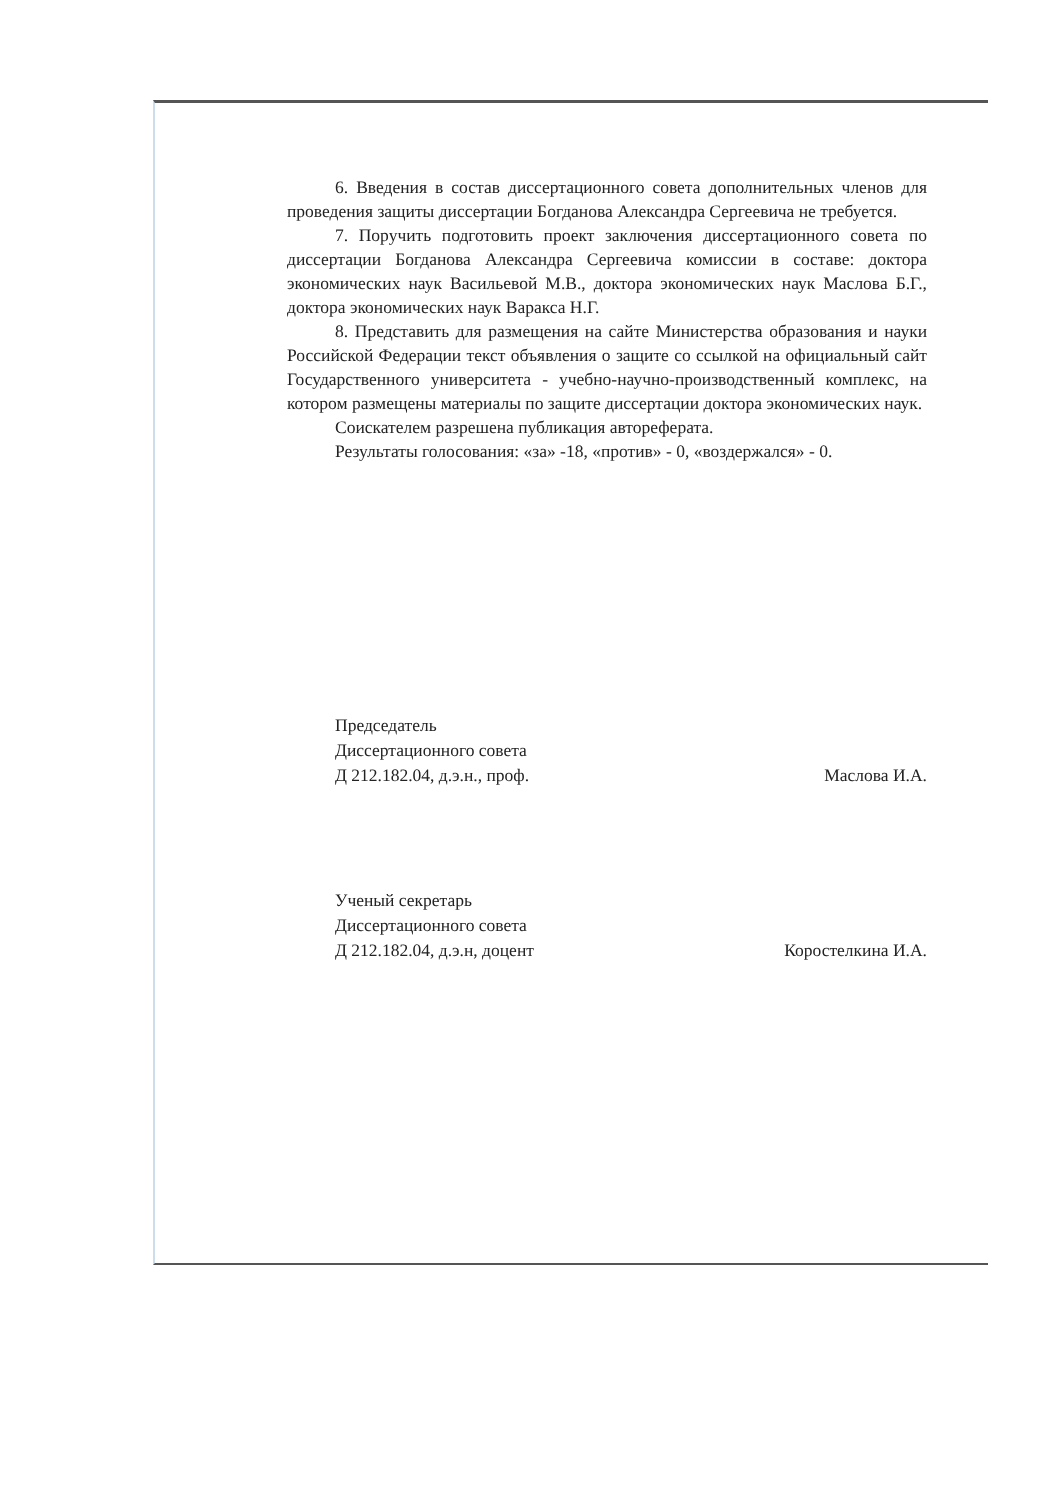6. Введения в состав диссертационного совета дополнительных членов для проведения защиты диссертации Богданова Александра Сергеевича не требуется.
7. Поручить подготовить проект заключения диссертационного совета по диссертации Богданова Александра Сергеевича комиссии в составе: доктора экономических наук Васильевой М.В., доктора экономических наук Маслова Б.Г., доктора экономических наук Варакса Н.Г.
8. Представить для размещения на сайте Министерства образования и науки Российской Федерации текст объявления о защите со ссылкой на официальный сайт Государственного университета - учебно-научно-производственный комплекс, на котором размещены материалы по защите диссертации доктора экономических наук.
Соискателем разрешена публикация автореферата.
Результаты голосования: «за» -18, «против» - 0, «воздержался» - 0.
Председатель
Диссертационного совета
Д 212.182.04, д.э.н., проф.
Маслова И.А.
Ученый секретарь
Диссертационного совета
Д 212.182.04, д.э.н, доцент
Коростелкина И.А.